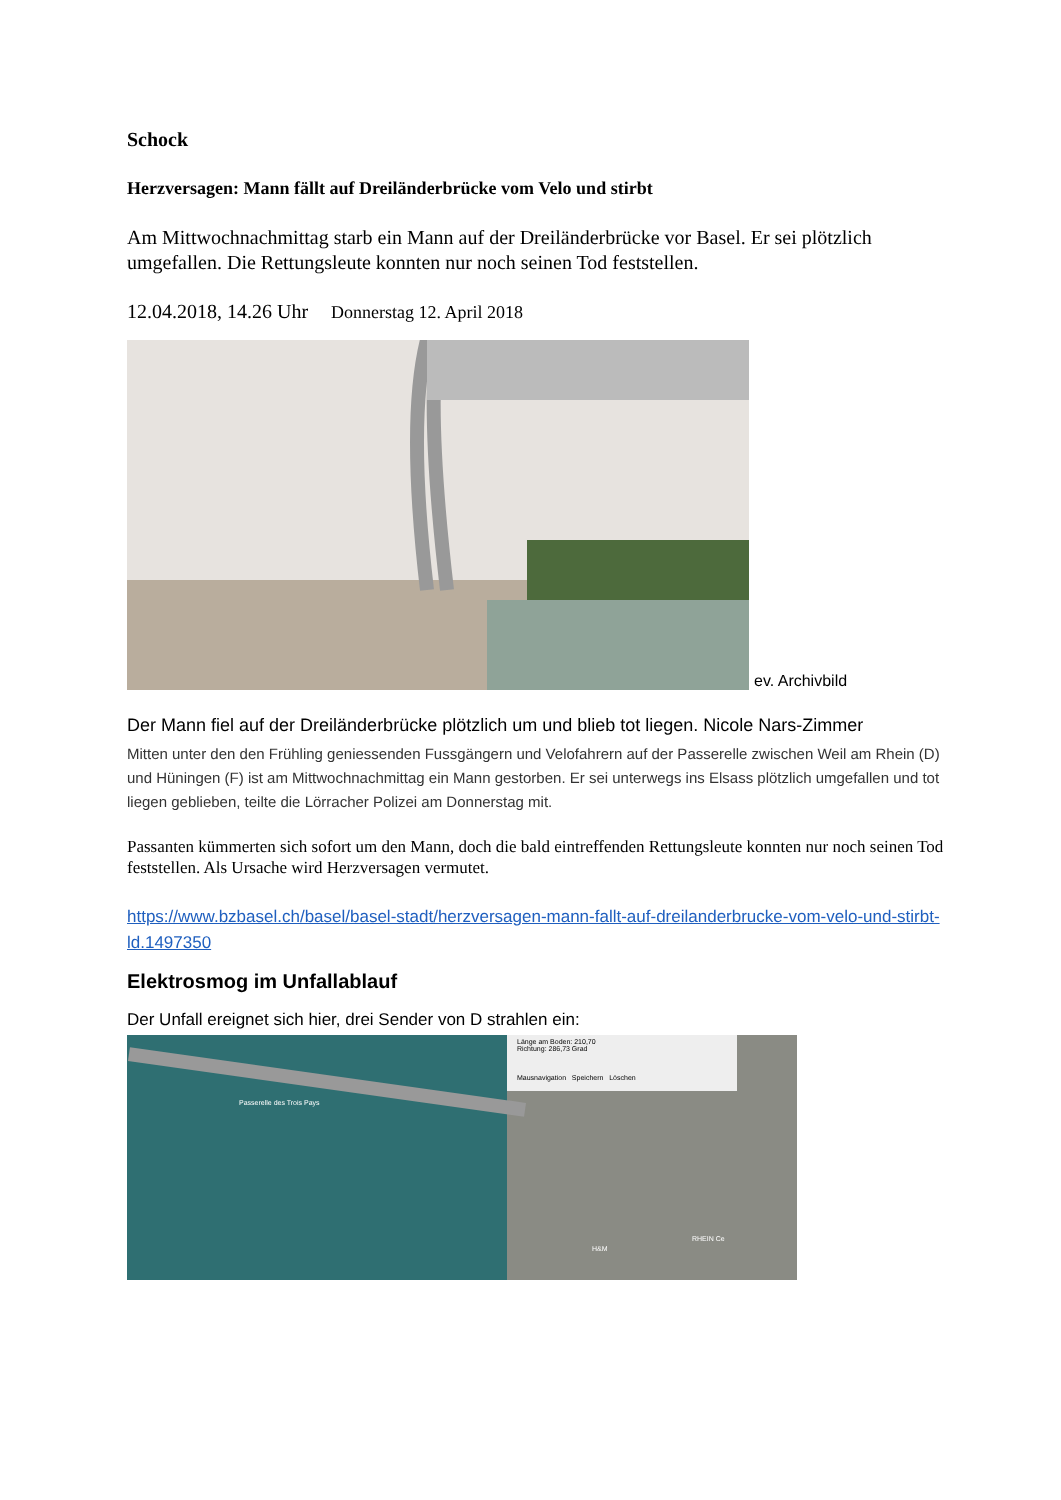Schock
Herzversagen: Mann fällt auf Dreiländerbrücke vom Velo und stirbt
Am Mittwochnachmittag starb ein Mann auf der Dreiländerbrücke vor Basel. Er sei plötzlich umgefallen. Die Rettungsleute konnten nur noch seinen Tod feststellen.
12.04.2018, 14.26 Uhr Donnerstag 12. April 2018
ev. Archivbild
Der Mann fiel auf der Dreiländerbrücke plötzlich um und blieb tot liegen. Nicole Nars-Zimmer
Mitten unter den den Frühling geniessenden Fussgängern und Velofahrern auf der Passerelle zwischen Weil am Rhein (D) und Hüningen (F) ist am Mittwochnachmittag ein Mann gestorben. Er sei unterwegs ins Elsass plötzlich umgefallen und tot liegen geblieben, teilte die Lörracher Polizei am Donnerstag mit.
Passanten kümmerten sich sofort um den Mann, doch die bald eintreffenden Rettungsleute konnten nur noch seinen Tod feststellen. Als Ursache wird Herzversagen vermutet.
https://www.bzbasel.ch/basel/basel-stadt/herzversagen-mann-fallt-auf-dreilanderbrucke-vom-velo-und-stirbt-ld.1497350
Elektrosmog im Unfallablauf
Der Unfall ereignet sich hier, drei Sender von D strahlen ein:
Länge am Boden: 210,70
Richtung: 286,73 Grad
Mausnavigation Speichern Löschen
Passerelle des Trois Pays
H&M
RHEIN Ce